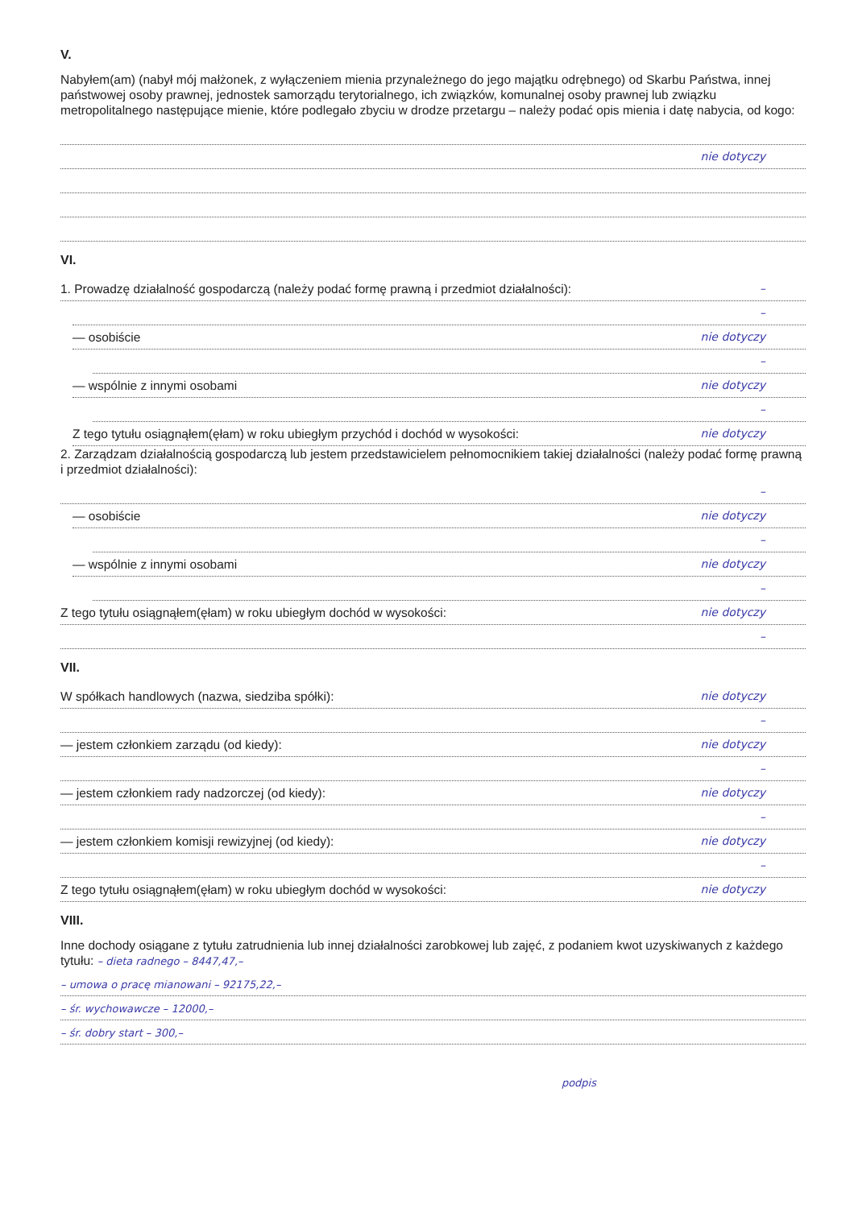V.
Nabyłem(am) (nabył mój małżonek, z wyłączeniem mienia przynależnego do jego majątku odrębnego) od Skarbu Państwa, innej państwowej osoby prawnej, jednostek samorządu terytorialnego, ich związków, komunalnej osoby prawnej lub związku metropolitalnego następujące mienie, które podlegało zbyciu w drodze przetargu – należy podać opis mienia i datę nabycia, od kogo:
nie dotyczy
VI.
1. Prowadzę działalność gospodarczą (należy podać formę prawną i przedmiot działalności): –
–
— osobiście nie dotyczy
–
— wspólnie z innymi osobami nie dotyczy
–
Z tego tytułu osiągnąłem(ęłam) w roku ubiegłym przychód i dochód w wysokości: nie dotyczy
2. Zarządzam działalnością gospodarczą lub jestem przedstawicielem pełnomocnikiem takiej działalności (należy podać formę prawną i przedmiot działalności):
–
— osobiście nie dotyczy
–
— wspólnie z innymi osobami nie dotyczy
–
Z tego tytułu osiągnąłem(ęłam) w roku ubiegłym dochód w wysokości: nie dotyczy
–
VII.
W spółkach handlowych (nazwa, siedziba spółki): nie dotyczy
–
— jestem członkiem zarządu (od kiedy): nie dotyczy
–
— jestem członkiem rady nadzorczej (od kiedy): nie dotyczy
–
— jestem członkiem komisji rewizyjnej (od kiedy): nie dotyczy
–
Z tego tytułu osiągnąłem(ęłam) w roku ubiegłym dochód w wysokości: nie dotyczy
VIII.
Inne dochody osiągane z tytułu zatrudnienia lub innej działalności zarobkowej lub zajęć, z podaniem kwot uzyskiwanych z każdego tytułu: – dieta radnego – 8447,47,–
– umowa o pracę mianowani – 92175,22,–
– śr. wychowawcze – 12000,–
– śr. dobry start – 300,–
podpis